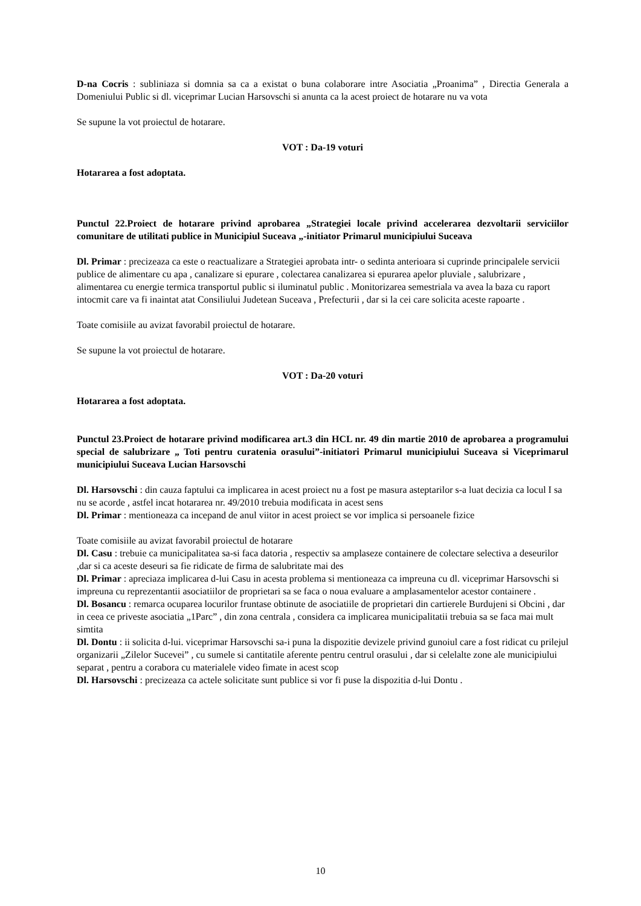D-na Cocris : subliniaza si domnia sa ca a existat o buna colaborare intre Asociatia „Proanima” , Directia Generala a Domeniului Public si dl. viceprimar Lucian Harsovschi si anunta ca la acest proiect de hotarare nu va vota
Se supune la vot proiectul de hotarare.
VOT : Da-19 voturi
Hotararea a fost adoptata.
Punctul 22.Proiect de hotarare privind aprobarea „Strategiei locale privind accelerarea dezvoltarii serviciilor comunitare de utilitati publice in Municipiul Suceava „-initiator Primarul municipiului Suceava
Dl. Primar : precizeaza ca este o reactualizare a Strategiei aprobata intr- o sedinta anterioara si cuprinde principalele servicii publice de alimentare cu apa , canalizare si epurare , colectarea canalizarea si epurarea apelor pluviale , salubrizare , alimentarea cu energie termica transportul public si iluminatul public . Monitorizarea semestriala va avea la baza cu raport intocmit care va fi inaintat atat Consiliului Judetean Suceava , Prefecturii , dar si la cei care solicita aceste rapoarte .
Toate comisiile au avizat favorabil proiectul de hotarare.
Se supune la vot proiectul de hotarare.
VOT : Da-20 voturi
Hotararea a fost adoptata.
Punctul 23.Proiect de hotarare privind modificarea art.3 din HCL nr. 49 din martie 2010 de aprobarea a programului special de salubrizare „ Toti pentru curatenia orasului”-initiatori Primarul municipiului Suceava si Viceprimarul municipiului Suceava Lucian Harsovschi
Dl. Harsovschi : din cauza faptului ca implicarea in acest proiect nu a fost pe masura asteptarilor s-a luat decizia ca locul I sa nu se acorde , astfel incat hotararea nr. 49/2010 trebuia modificata in acest sens
Dl. Primar : mentioneaza ca incepand de anul viitor in acest proiect se vor implica si persoanele fizice
Toate comisiile au avizat favorabil proiectul de hotarare
Dl. Casu : trebuie ca municipalitatea sa-si faca datoria , respectiv sa amplaseze containere de colectare selectiva a deseurilor ,dar si ca aceste deseuri sa fie ridicate de firma de salubritate mai des
Dl. Primar : apreciaza implicarea d-lui Casu in acesta problema si mentioneaza ca impreuna cu dl. viceprimar Harsovschi si impreuna cu reprezentantii asociatiilor de proprietari sa se faca o noua evaluare a amplasamentelor acestor containere .
Dl. Bosancu : remarca ocuparea locurilor fruntase obtinute de asociatiile de proprietari din cartierele Burdujeni si Obcini , dar in ceea ce priveste asociatia „1Parc” , din zona centrala , considera ca implicarea municipalitatii trebuia sa se faca mai mult simtita
Dl. Dontu : ii solicita d-lui. viceprimar Harsovschi sa-i puna la dispozitie devizele privind gunoiul care a fost ridicat cu prilejul organizarii „Zilelor Sucevei” , cu sumele si cantitatile aferente pentru centrul orasului , dar si celelalte zone ale municipiului separat , pentru a corabora cu materialele video fimate in acest scop
Dl. Harsovschi : precizeaza ca actele solicitate sunt publice si vor fi puse la dispozitia d-lui Dontu .
10